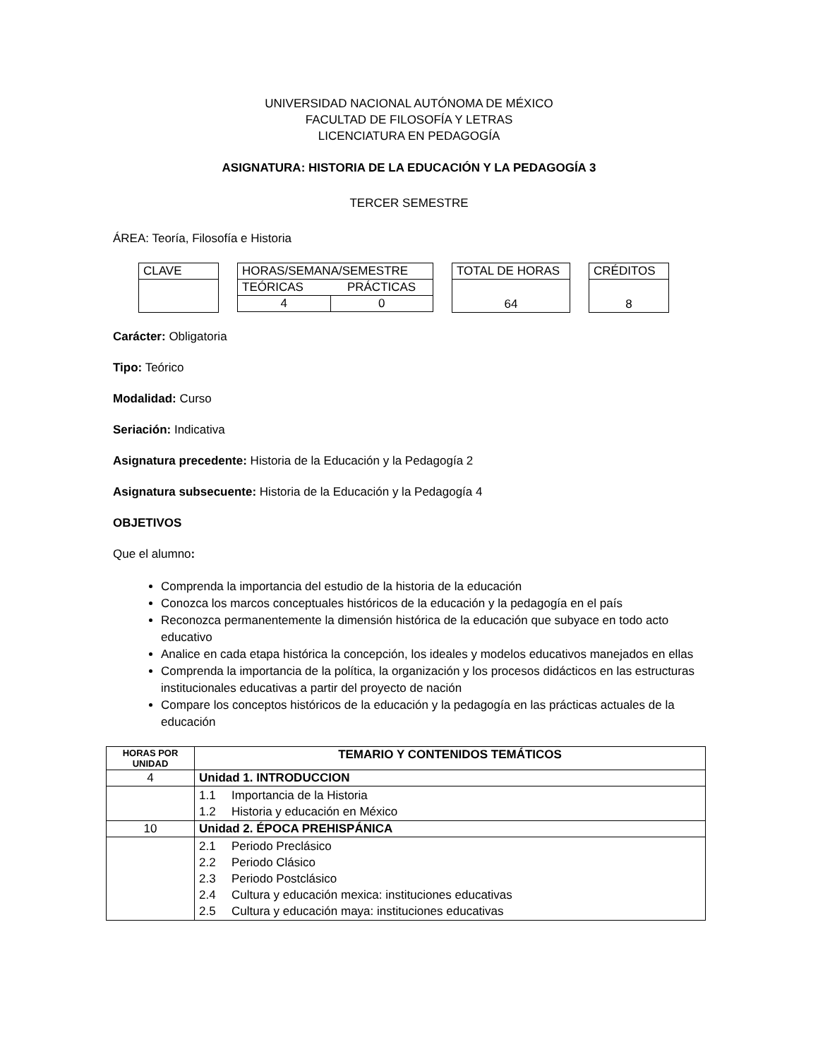UNIVERSIDAD NACIONAL AUTÓNOMA DE MÉXICO
FACULTAD DE FILOSOFÍA Y LETRAS
LICENCIATURA EN PEDAGOGÍA
ASIGNATURA: HISTORIA DE LA EDUCACIÓN Y LA PEDAGOGÍA 3
TERCER SEMESTRE
ÁREA: Teoría, Filosofía e Historia
| CLAVE |
| HORAS/SEMANA/SEMESTRE | |
| TEÓRICAS | PRÁCTICAS |
| 4 | 0 |
| TOTAL DE HORAS |
| 64 |
| CRÉDITOS |
| 8 |
Carácter: Obligatoria
Tipo: Teórico
Modalidad: Curso
Seriación: Indicativa
Asignatura precedente: Historia de la Educación y la Pedagogía 2
Asignatura subsecuente: Historia de la Educación y la Pedagogía 4
OBJETIVOS
Que el alumno:
Comprenda la importancia del estudio de la historia de la educación
Conozca los marcos conceptuales históricos de la educación y la pedagogía en el país
Reconozca permanentemente la dimensión histórica de la educación que subyace en todo acto educativo
Analice en cada etapa histórica la concepción, los ideales y modelos educativos manejados en ellas
Comprenda la importancia de la política, la organización y los procesos didácticos en las estructuras institucionales educativas a partir del proyecto de nación
Compare los conceptos históricos de la educación y la pedagogía en las prácticas actuales de la educación
| HORAS POR UNIDAD | TEMARIO Y CONTENIDOS TEMÁTICOS |
| --- | --- |
| 4 | Unidad 1. INTRODUCCION |
| | 1.1 Importancia de la Historia 1.2 Historia y educación en México |
| 10 | Unidad 2. ÉPOCA PREHISPÁNICA |
| | 2.1 Periodo Preclásico 2.2 Periodo Clásico 2.3 Periodo Postclásico 2.4 Cultura y educación mexica: instituciones educativas 2.5 Cultura y educación maya: instituciones educativas |